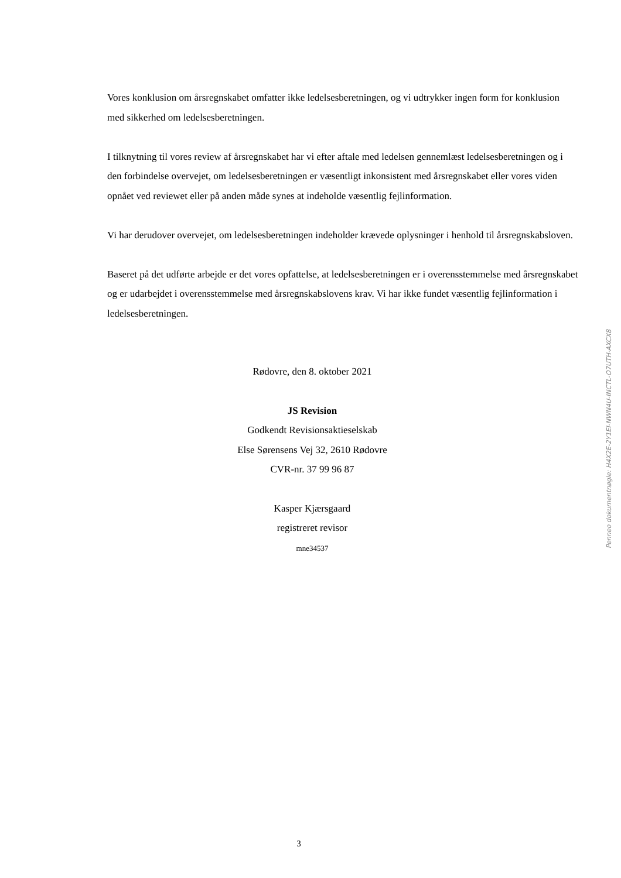Vores konklusion om årsregnskabet omfatter ikke ledelsesberetningen, og vi udtrykker ingen form for konklusion med sikkerhed om ledelsesberetningen.
I tilknytning til vores review af årsregnskabet har vi efter aftale med ledelsen gennemlæst ledelsesberetningen og i den forbindelse overvejet, om ledelsesberetningen er væsentligt inkonsistent med årsregnskabet eller vores viden opnået ved reviewet eller på anden måde synes at indeholde væsentlig fejlinformation.
Vi har derudover overvejet, om ledelsesberetningen indeholder krævede oplysninger i henhold til årsregnskabsloven.
Baseret på det udførte arbejde er det vores opfattelse, at ledelsesberetningen er i overensstemmelse med årsregnskabet og er udarbejdet i overensstemmelse med årsregnskabslovens krav. Vi har ikke fundet væsentlig fejlinformation i ledelsesberetningen.
Rødovre, den 8. oktober 2021
JS Revision
Godkendt Revisionsaktieselskab
Else Sørensens Vej 32, 2610 Rødovre
CVR-nr. 37 99 96 87
Kasper Kjærsgaard
registreret revisor
mne34537
Penneo dokumentnøgle: H4X2E-2Y1EI-NWN4U-INCTL-O7UTH-AXCX8
3